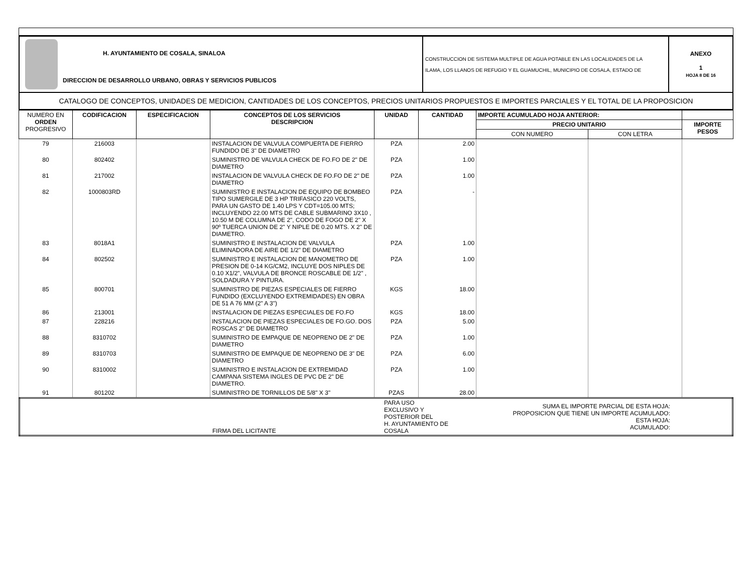| H. AYUNTAMIENTO DE COSALA, SINALOA DIRECCION DE DESARROLLO URBANO, OBRAS Y SERVICIOS PUBLICOS | CONSTRUCCION DE SISTEMA MULTIPLE DE AGUA POTABLE EN LAS LOCALIDADES DE LA ILAMA, LOS LLANOS DE REFUGIO Y EL GUAMUCHIL, MUNICIPIO DE COSALA, ESTADO DE | ANEXO 1 HOJA 8 DE 16 |
| CATALOGO DE CONCEPTOS, UNIDADES DE MEDICION, CANTIDADES DE LOS CONCEPTOS, PRECIOS UNITARIOS PROPUESTOS E IMPORTES PARCIALES Y EL TOTAL DE LA PROPOSICION | | |
| NUMERO EN ORDEN PROGRESIVO | CODIFICACION | ESPECIFICACION | CONCEPTOS DE LOS SERVICIOS DESCRIPCION | UNIDAD | CANTIDAD | IMPORTE ACUMULADO HOJA ANTERIOR: | | |
| --- | --- | --- | --- | --- | --- | --- | --- | --- |
| | | | | | | PRECIO UNITARIO | | IMPORTE PESOS |
| | | | | | | CON NUMERO | CON LETRA | |
| 79 | 216003 | | INSTALACION DE VALVULA COMPUERTA DE FIERRO FUNDIDO DE 3" DE DIAMETRO | PZA | 2.00 | | | |
| 80 | 802402 | | SUMINISTRO DE VALVULA CHECK DE FO.FO DE 2" DE DIAMETRO | PZA | 1.00 | | | |
| 81 | 217002 | | INSTALACION DE VALVULA CHECK DE FO.FO DE 2" DE DIAMETRO | PZA | 1.00 | | | |
| 82 | 1000803RD | | SUMINISTRO E INSTALACION DE EQUIPO DE BOMBEO TIPO SUMERGILE DE 3 HP TRIFASICO 220 VOLTS, PARA UN GASTO DE 1.40 LPS Y CDT=105.00 MTS; INCLUYENDO 22.00 MTS DE CABLE SUBMARINO 3X10 , 10.50 M DE COLUMNA DE 2", CODO DE FOGO DE 2" X 90º TUERCA UNION DE 2" Y NIPLE DE 0.20 MTS. X 2" DE DIAMETRO. | PZA | - | | | |
| 83 | 8018A1 | | SUMINISTRO E INSTALACION DE VALVULA ELIMINADORA DE AIRE DE 1/2" DE DIAMETRO | PZA | 1.00 | | | |
| 84 | 802502 | | SUMINISTRO E INSTALACION DE MANOMETRO DE PRESION DE 0-14 KG/CM2, INCLUYE DOS NIPLES DE 0.10 X1/2", VALVULA DE BRONCE ROSCABLE DE 1/2" , SOLDADURA Y PINTURA. | PZA | 1.00 | | | |
| 85 | 800701 | | SUMINISTRO DE PIEZAS ESPECIALES DE FIERRO FUNDIDO (EXCLUYENDO EXTREMIDADES) EN OBRA DE 51 A 76 MM (2" A 3") | KGS | 18.00 | | | |
| 86 | 213001 | | INSTALACION DE PIEZAS ESPECIALES DE FO.FO | KGS | 18.00 | | | |
| 87 | 228216 | | INSTALACION DE PIEZAS ESPECIALES DE FO.GO. DOS ROSCAS 2" DE DIAMETRO | PZA | 5.00 | | | |
| 88 | 8310702 | | SUMINISTRO DE EMPAQUE DE NEOPRENO DE 2" DE DIAMETRO | PZA | 1.00 | | | |
| 89 | 8310703 | | SUMINISTRO DE EMPAQUE DE NEOPRENO DE 3" DE DIAMETRO | PZA | 6.00 | | | |
| 90 | 8310002 | | SUMINISTRO E INSTALACION DE EXTREMIDAD CAMPANA SISTEMA INGLES DE PVC DE 2" DE DIAMETRO. | PZA | 1.00 | | | |
| 91 | 801202 | | SUMINISTRO DE TORNILLOS DE 5/8" X 3" | PZAS | 28.00 | | | |
| | FIRMA DEL LICITANTE | PARA USO EXCLUSIVO Y POSTERIOR DEL H. AYUNTAMIENTO DE COSALA | SUMA EL IMPORTE PARCIAL DE ESTA HOJA: PROPOSICION QUE TIENE UN IMPORTE ACUMULADO: ESTA HOJA: ACUMULADO: | |